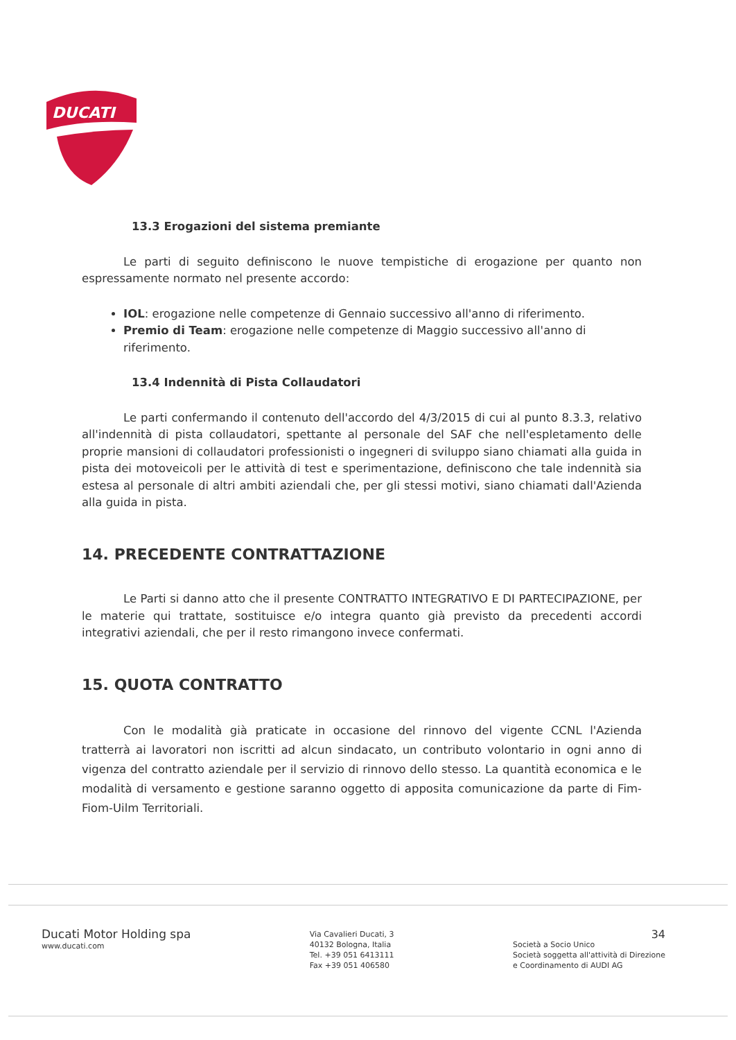DUCATI
13.3 Erogazioni del sistema premiante
Le parti di seguito definiscono le nuove tempistiche di erogazione per quanto non espressamente normato nel presente accordo:
IOL: erogazione nelle competenze di Gennaio successivo all'anno di riferimento.
Premio di Team: erogazione nelle competenze di Maggio successivo all'anno di riferimento.
13.4 Indennità di Pista Collaudatori
Le parti confermando il contenuto dell'accordo del 4/3/2015 di cui al punto 8.3.3, relativo all'indennità di pista collaudatori, spettante al personale del SAF che nell'espletamento delle proprie mansioni di collaudatori professionisti o ingegneri di sviluppo siano chiamati alla guida in pista dei motoveicoli per le attività di test e sperimentazione, definiscono che tale indennità sia estesa al personale di altri ambiti aziendali che, per gli stessi motivi, siano chiamati dall'Azienda alla guida in pista.
14. PRECEDENTE CONTRATTAZIONE
Le Parti si danno atto che il presente CONTRATTO INTEGRATIVO E DI PARTECIPAZIONE, per le materie qui trattate, sostituisce e/o integra quanto già previsto da precedenti accordi integrativi aziendali, che per il resto rimangono invece confermati.
15. QUOTA CONTRATTO
Con le modalità già praticate in occasione del rinnovo del vigente CCNL l'Azienda tratterrà ai lavoratori non iscritti ad alcun sindacato, un contributo volontario in ogni anno di vigenza del contratto aziendale per il servizio di rinnovo dello stesso. La quantità economica e le modalità di versamento e gestione saranno oggetto di apposita comunicazione da parte di Fim-Fiom-Uilm Territoriali.
Ducati Motor Holding spa
www.ducati.com
Via Cavalieri Ducati, 3
40132 Bologna, Italia
Tel. +39 051 6413111
Fax +39 051 406580
34
Società a Socio Unico
Società soggetta all'attività di Direzione
e Coordinamento di AUDI AG